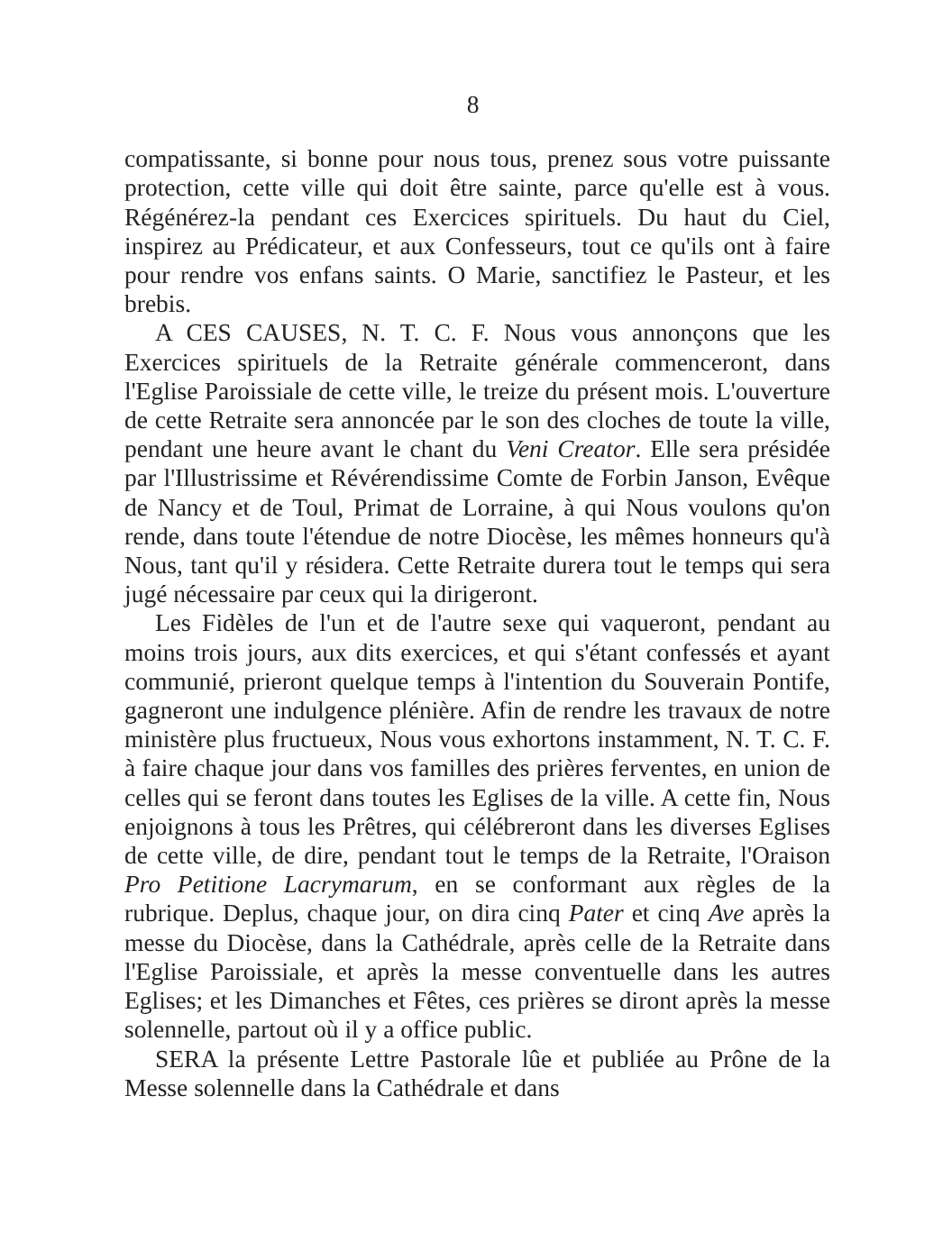8
compatissante, si bonne pour nous tous, prenez sous votre puissante protection, cette ville qui doit être sainte, parce qu'elle est à vous. Régénérez-la pendant ces Exercices spirituels. Du haut du Ciel, inspirez au Prédicateur, et aux Confesseurs, tout ce qu'ils ont à faire pour rendre vos enfans saints. O Marie, sanctifiez le Pasteur, et les brebis.
A CES CAUSES, N. T. C. F. Nous vous annonçons que les Exercices spirituels de la Retraite générale commenceront, dans l'Eglise Paroissiale de cette ville, le treize du présent mois. L'ouverture de cette Retraite sera annoncée par le son des cloches de toute la ville, pendant une heure avant le chant du Veni Creator. Elle sera présidée par l'Illustrissime et Révérendissime Comte de Forbin Janson, Evêque de Nancy et de Toul, Primat de Lorraine, à qui Nous voulons qu'on rende, dans toute l'étendue de notre Diocèse, les mêmes honneurs qu'à Nous, tant qu'il y résidera. Cette Retraite durera tout le temps qui sera jugé nécessaire par ceux qui la dirigeront.
Les Fidèles de l'un et de l'autre sexe qui vaqueront, pendant au moins trois jours, aux dits exercices, et qui s'étant confessés et ayant communié, prieront quelque temps à l'intention du Souverain Pontife, gagneront une indulgence plénière. Afin de rendre les travaux de notre ministère plus fructueux, Nous vous exhortons instamment, N. T. C. F. à faire chaque jour dans vos familles des prières ferventes, en union de celles qui se feront dans toutes les Eglises de la ville. A cette fin, Nous enjoignons à tous les Prêtres, qui célébreront dans les diverses Eglises de cette ville, de dire, pendant tout le temps de la Retraite, l'Oraison Pro Petitione Lacrymarum, en se conformant aux règles de la rubrique. Deplus, chaque jour, on dira cinq Pater et cinq Ave après la messe du Diocèse, dans la Cathédrale, après celle de la Retraite dans l'Eglise Paroissiale, et après la messe conventuelle dans les autres Eglises; et les Dimanches et Fêtes, ces prières se diront après la messe solennelle, partout où il y a office public.
SERA la présente Lettre Pastorale lûe et publiée au Prône de la Messe solennelle dans la Cathédrale et dans